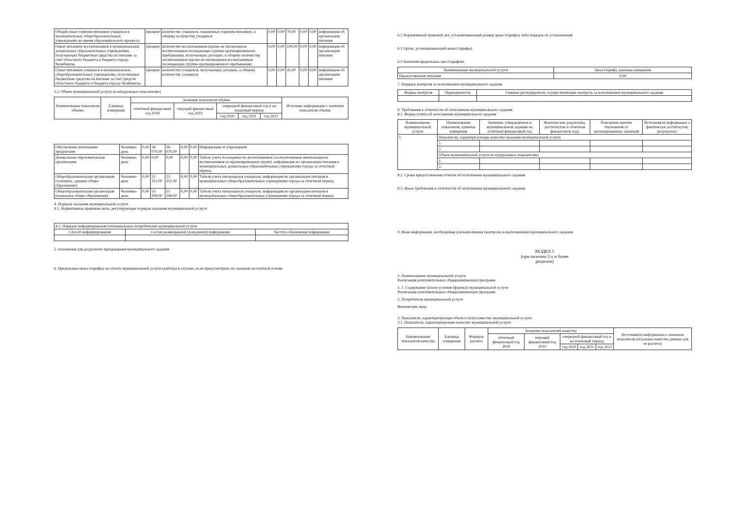| Общий охват горячим питанием учащихся в муниципальных общеобразовательных учреждениях во время образовательного процесса | процент | количество учащихся, охваченных горячим питанием, к общему количеству учащихся | 0,00 | 0,00 | 70,00 | 0,00 | 0,00 | информация об организации питания |
| Охват питанием воспитанников в муниципальных дошкольных образовательных учреждениях, получающих бюджетные средства на питание за счет областного бюджета и бюджета города Челябинска | процент | количество воспитанников (кроме не питающихся воспитанников посещающих группы кратковременного пребывания), получающих дотацию, к общему количеству воспитанников (кроме не питающихся воспитанников посещающих группы кратковременного пребывания) | 0,00 | 0,00 | 100,00 | 0,00 | 0,00 | информация об организации питания |
| Охват питанием учащихся в муниципальных общеобразовательных учреждениях, получающих бюджетные средства на питание за счет средств областного бюджета и бюджета города Челябинска | процент | количество учащихся, получающих дотацию, к общему количеству учащихся | 0,00 | 0,00 | 45,00 | 0,00 | 0,00 | информация об организации питания |
3.2. Объем муниципальной услуги (в натуральных показателях)
| Наименование показателя объема | Единица измерения | Значение показателя объёма | | | | | Источник информации о значении показателя объема |
| --- | --- | --- | --- | --- | --- | --- | --- |
| | | отчетный финансовый год 2018 | текущий финансовый год 2019 | очередной финансовый год и на плановый период | | | |
| | | | | год 2020 | год 2021 | год 2022 | |
| Обеспечение молочными продуктами | Человеко-день | 0,00 | 38 070,00 | 38 070,00 | 0,00 | 0,00 | Информация от учреждений |
| Дошкольная образовательная организация | Человеко-день | 0,00 | 0,00 | 0,00 | 0,00 | 0,00 | Табель учета посещаемости воспитанников (за исключением непитающихся воспитанников из кратковременных групп), информация по организации питания в муниципальных дошкольных образовательных учреждениях города за отчетный период |
| Общеобразовательная организация (основное, среднее общее образование) | Человеко-день | 0,00 | 23 351,00 | 23 351,00 | 0,00 | 0,00 | Табеля учета питающихся учащихся; информация по организации питания в муниципальных общеобразовательных учреждениях города за отчетный период |
| Общеобразовательная организация (начальное общее образование) | Человеко-день | 0,00 | 53 208,00 | 53 208,00 | 0,00 | 0,00 | Табеля учета питающихся учащихся; информация по организации питания в муниципальных общеобразовательных учреждениях города за отчетный период |
4. Порядок оказания муниципальной услуги
4.1. Нормативные правовые акты, регулирующие порядок оказания муниципальной услуги
| 4.2. Порядок информирования потенциальных потребителей муниципальной услуги | | |
| Способ информирования | Состав размещаемой (доводимой) информации | Частота обновления информации |
5. Основания для досрочного прекращения муниципального задания
6. Предельные цены (тарифы) на оплату муниципальной услуги (работы) в случаях, если предусмотрено их оказание на платной основе
6.1 Нормативный правовой акт, устанавливающий размер цены (тарифы) либо порядок их установления
6.2 Орган, устанавливающий цены (тарифы)
6.3 Значения предельных цен (тарифов)
| Наименование муниципальной услуги | Цена (тариф), единица измерения |
| --- | --- |
| Предоставление питания | 0,00 |
7. Порядок контроля за исполнением муниципального задания
| Формы контроля | Периодичность | Главные распорядители, осуществляющие контроль за исполнением муниципального задания |
| --- | --- | --- |
8. Требования к отчетности об исполнении муниципального задания
8.1. Форма отчёта об исполнении муниципального задания
| Наименование муниципальной услуги | Наименование показателя, единица измерения | Значение, утверждённое в муниципальном задании на отчётный финансовый год | Фактические разультаты, достигнутые в отчетном финансовом году | Пояснение причин отклонения от запланированных значений | Источник(и) информации о фактически достигнутых результатах |
| --- | --- | --- | --- | --- | --- |
| 1. | Показатели, характерезующие качество оказания муниципальной услуги | | | | |
| | 1. | | | | |
| | 2. | | | | |
| | Объем муниципальной услуги (в натуральных показателях) | | | | |
| | 1. | | | | |
| | 2. | | | | |
8.2. Сроки предоставления отчетов об исполнении муниципального задания
8.3. Иные требования к отчетности об исполнении муниципального задания
9. Иная информация, необходимая для выполнения (контроля за выполнением) муниципального задания
РАЗДЕЛ 5
(при наличии 2-х и более
разделов)
1. Наименование муниципальной услуги
Реализация дополнительных общеразвивающих программ
1. 1. Содержание (и/или условия (формы)) муниципальной услуги
Реализация дополнительных общеразвивающих программ
2. Потребители муниципальной услуги
Физические лица
3. Показатели, характеризующие объем и (или) качество муниципальной услуги
3.1. Показатели, характеризующие качество муниципальной услуги
| Наименование показателя качества | Единица измерения | Формула расчета | Значение показателей качества | | | | | Источник(и) информации о значении показателя (исходные качества данные для ее расчета) |
| --- | --- | --- | --- | --- | --- | --- | --- | --- |
| | | | отчетный финансовый год 2018 | текущий финансовый год 2019 | очередной финансовый год и на плановый период | | | |
| | | | | | год 2020 | год 2021 | год 2022 | |